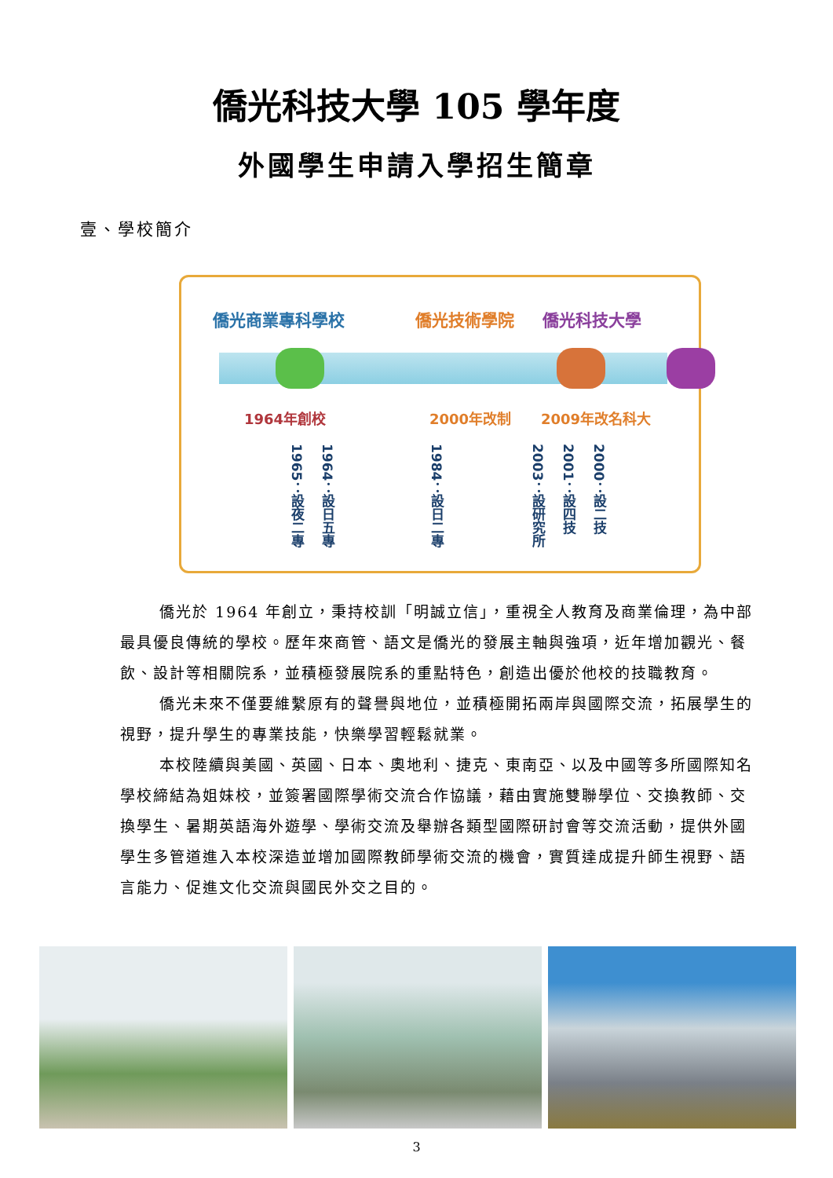僑光科技大學 105 學年度
外國學生申請入學招生簡章
壹、學校簡介
僑光商業專科學校 僑光技術學院 僑光科技大學
1964年創校 2000年改制 2009年改名科大
1965：設夜二專
1964：設日五專
1984：設日二專
2003：設研究所
2001：設四技
2000：設二技
僑光於 1964 年創立，秉持校訓「明誠立信」，重視全人教育及商業倫理，為中部最具優良傳統的學校。歷年來商管、語文是僑光的發展主軸與強項，近年增加觀光、餐飲、設計等相關院系，並積極發展院系的重點特色，創造出優於他校的技職教育。
僑光未來不僅要維繫原有的聲譽與地位，並積極開拓兩岸與國際交流，拓展學生的視野，提升學生的專業技能，快樂學習輕鬆就業。
本校陸續與美國、英國、日本、奧地利、捷克、東南亞、以及中國等多所國際知名學校締結為姐妹校，並簽署國際學術交流合作協議，藉由實施雙聯學位、交換教師、交換學生、暑期英語海外遊學、學術交流及舉辦各類型國際研討會等交流活動，提供外國學生多管道進入本校深造並增加國際教師學術交流的機會，實質達成提升師生視野、語言能力、促進文化交流與國民外交之目的。
3